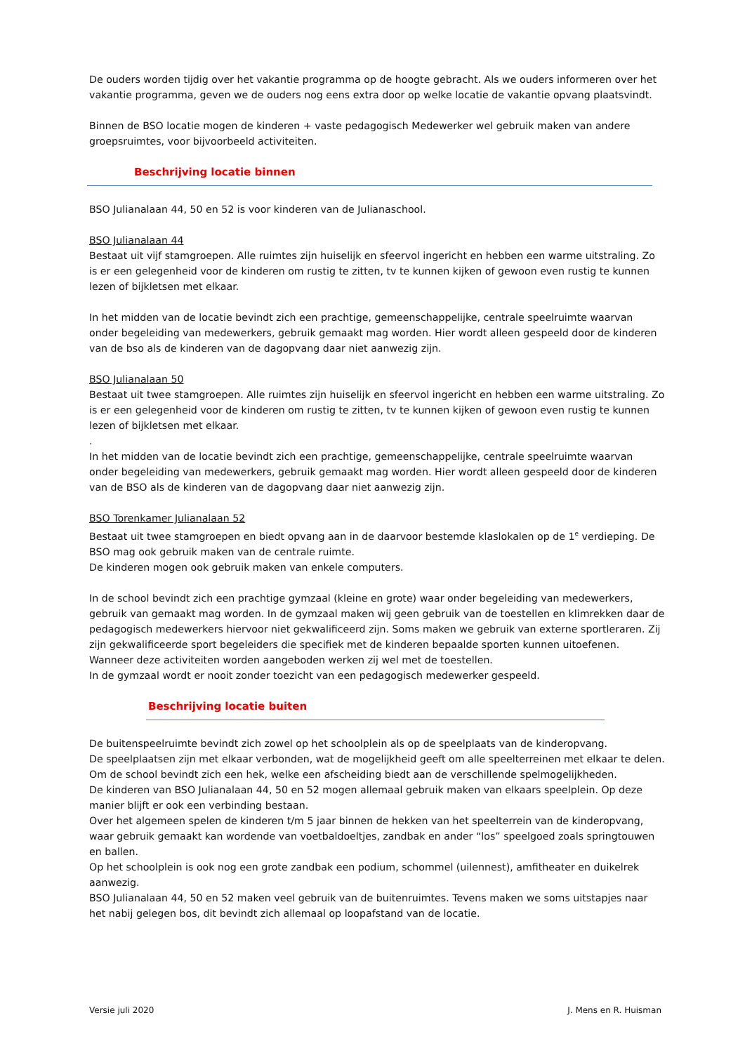De ouders worden tijdig over het vakantie programma op de hoogte gebracht. Als we ouders informeren over het vakantie programma, geven we de ouders nog eens extra door op welke locatie de vakantie opvang plaatsvindt.
Binnen de BSO locatie mogen de kinderen + vaste pedagogisch Medewerker wel gebruik maken van andere groepsruimtes, voor bijvoorbeeld activiteiten.
Beschrijving locatie binnen
BSO Julianalaan 44, 50 en 52 is voor kinderen van de Julianaschool.
BSO Julianalaan 44
Bestaat uit vijf stamgroepen. Alle ruimtes zijn huiselijk en sfeervol ingericht en hebben een warme uitstraling. Zo is er een gelegenheid voor de kinderen om rustig te zitten, tv te kunnen kijken of gewoon even rustig te kunnen lezen of bijkletsen met elkaar.
In het midden van de locatie bevindt zich een prachtige, gemeenschappelijke, centrale speelruimte waarvan onder begeleiding van medewerkers, gebruik gemaakt mag worden. Hier wordt alleen gespeeld door de kinderen van de bso als de kinderen van de dagopvang daar niet aanwezig zijn.
BSO Julianalaan 50
Bestaat uit twee stamgroepen. Alle ruimtes zijn huiselijk en sfeervol ingericht en hebben een warme uitstraling. Zo is er een gelegenheid voor de kinderen om rustig te zitten, tv te kunnen kijken of gewoon even rustig te kunnen lezen of bijkletsen met elkaar.
.
In het midden van de locatie bevindt zich een prachtige, gemeenschappelijke, centrale speelruimte waarvan onder begeleiding van medewerkers, gebruik gemaakt mag worden. Hier wordt alleen gespeeld door de kinderen van de BSO als de kinderen van de dagopvang daar niet aanwezig zijn.
BSO Torenkamer Julianalaan 52
Bestaat uit twee stamgroepen en biedt opvang aan in de daarvoor bestemde klaslokalen op de 1<sup>e</sup> verdieping. De BSO mag ook gebruik maken van de centrale ruimte.
De kinderen mogen ook gebruik maken van enkele computers.
In de school bevindt zich een prachtige gymzaal (kleine en grote) waar onder begeleiding van medewerkers, gebruik van gemaakt mag worden. In de gymzaal maken wij geen gebruik van de toestellen en klimrekken daar de pedagogisch medewerkers hiervoor niet gekwalificeerd zijn. Soms maken we gebruik van externe sportleraren. Zij zijn gekwalificeerde sport begeleiders die specifiek met de kinderen bepaalde sporten kunnen uitoefenen. Wanneer deze activiteiten worden aangeboden werken zij wel met de toestellen.
In de gymzaal wordt er nooit zonder toezicht van een pedagogisch medewerker gespeeld.
Beschrijving locatie buiten
De buitenspeelruimte bevindt zich zowel op het schoolplein als op de speelplaats van de kinderopvang.
De speelplaatsen zijn met elkaar verbonden, wat de mogelijkheid geeft om alle speelterreinen met elkaar te delen.
Om de school bevindt zich een hek, welke een afscheiding biedt aan de verschillende spelmogelijkheden.
De kinderen van BSO Julianalaan 44, 50 en 52 mogen allemaal gebruik maken van elkaars speelplein. Op deze manier blijft er ook een verbinding bestaan.
Over het algemeen spelen de kinderen t/m 5 jaar binnen de hekken van het speelterrein van de kinderopvang, waar gebruik gemaakt kan wordende van voetbaldoeltjes, zandbak en ander “los” speelgoed zoals springtouwen en ballen.
Op het schoolplein is ook nog een grote zandbak een podium, schommel (uilennest), amfitheater en duikelrek aanwezig.
BSO Julianalaan 44, 50 en 52 maken veel gebruik van de buitenruimtes. Tevens maken we soms uitstapjes naar het nabij gelegen bos, dit bevindt zich allemaal op loopafstand van de locatie.
Versie juli 2020 J. Mens en R. Huisman